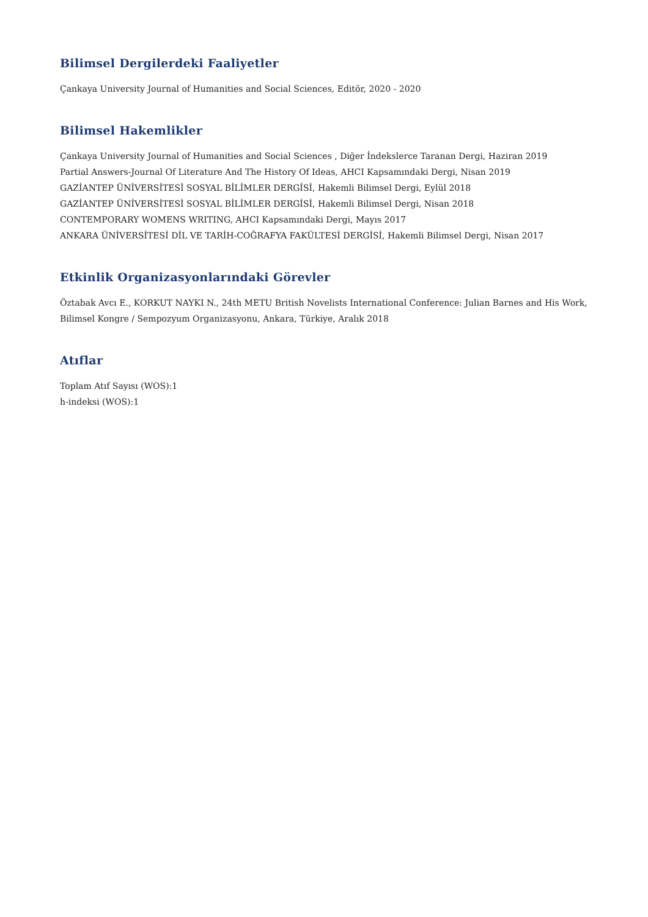Bilimsel Dergilerdeki Faaliyetler
Çankaya University Journal of Humanities and Social Sciences, Editör, 2020 - 2020
Bilimsel Hakemlikler
Çankaya University Journal of Humanities and Social Sciences , Diğer İndekslerce Taranan Dergi, Haziran 2019
Partial Answers-Journal Of Literature And The History Of Ideas, AHCI Kapsamındaki Dergi, Nisan 2019
GAZİANTEP ÜNİVERSİTESİ SOSYAL BİLİMLER DERGİSİ, Hakemli Bilimsel Dergi, Eylül 2018
GAZİANTEP ÜNİVERSİTESİ SOSYAL BİLİMLER DERGİSİ, Hakemli Bilimsel Dergi, Nisan 2018
CONTEMPORARY WOMENS WRITING, AHCI Kapsamındaki Dergi, Mayıs 2017
ANKARA ÜNİVERSİTESİ DİL VE TARİH-COĞRAFYA FAKÜLTESİ DERGİSİ, Hakemli Bilimsel Dergi, Nisan 2017
Etkinlik Organizasyonlarındaki Görevler
Öztabak Avcı E., KORKUT NAYKI N., 24th METU British Novelists International Conference: Julian Barnes and His Work, Bilimsel Kongre / Sempozyum Organizasyonu, Ankara, Türkiye, Aralık 2018
Atıflar
Toplam Atıf Sayısı (WOS):1
h-indeksi (WOS):1